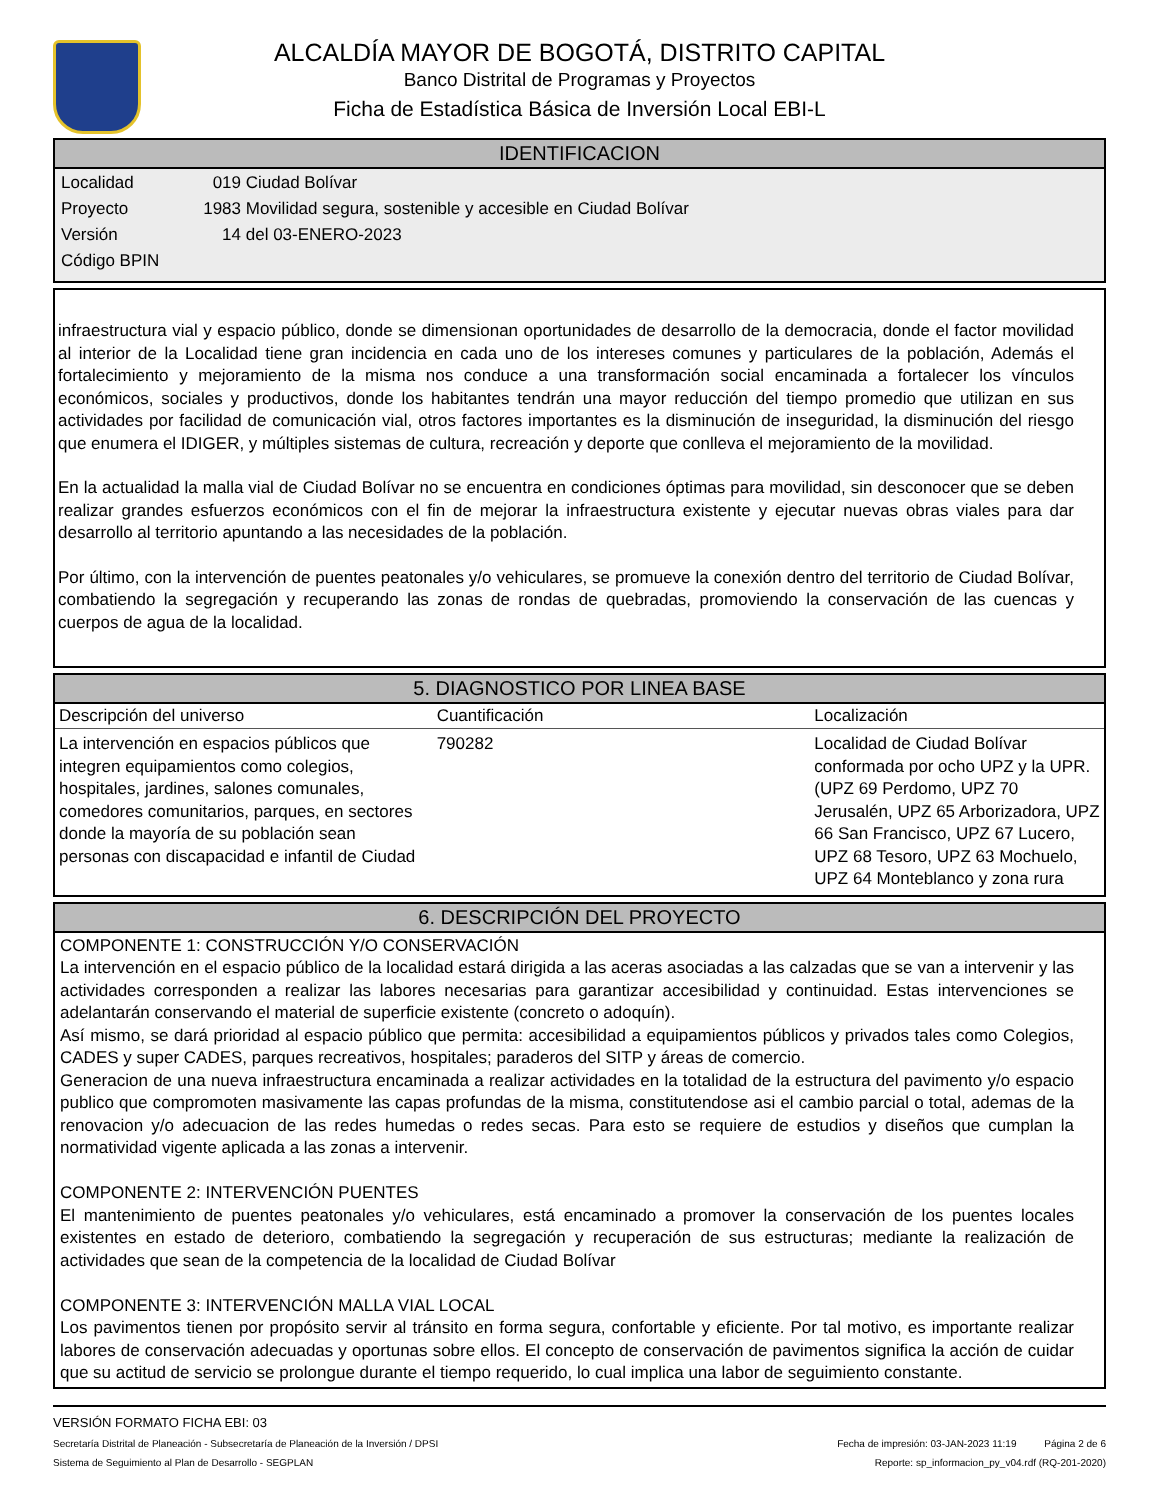ALCALDÍA MAYOR DE BOGOTÁ, DISTRITO CAPITAL
Banco Distrital de Programas y Proyectos
Ficha de Estadística Básica de Inversión Local EBI-L
IDENTIFICACION
Localidad 019 Ciudad Bolívar
Proyecto 1983 Movilidad segura, sostenible y accesible en Ciudad Bolívar
Versión 14 del 03-ENERO-2023
Código BPIN
infraestructura vial y espacio público, donde se dimensionan oportunidades de desarrollo de la democracia, donde el factor movilidad al interior de la Localidad tiene gran incidencia en cada uno de los intereses comunes y particulares de la población, Además el fortalecimiento y mejoramiento de la misma nos conduce a una transformación social encaminada a fortalecer los vínculos económicos, sociales y productivos, donde los habitantes tendrán una mayor reducción del tiempo promedio que utilizan en sus actividades por facilidad de comunicación vial, otros factores importantes es la disminución de inseguridad, la disminución del riesgo que enumera el IDIGER, y múltiples sistemas de cultura, recreación y deporte que conlleva el mejoramiento de la movilidad.
En la actualidad la malla vial de Ciudad Bolívar no se encuentra en condiciones óptimas para movilidad, sin desconocer que se deben realizar grandes esfuerzos económicos con el fin de mejorar la infraestructura existente y ejecutar nuevas obras viales para dar desarrollo al territorio apuntando a las necesidades de la población.
Por último, con la intervención de puentes peatonales y/o vehiculares, se promueve la conexión dentro del territorio de Ciudad Bolívar, combatiendo la segregación y recuperando las zonas de rondas de quebradas, promoviendo la conservación de las cuencas y cuerpos de agua de la localidad.
5. DIAGNOSTICO POR LINEA BASE
| Descripción del universo | Cuantificación | Localización |
| --- | --- | --- |
| La intervención en espacios públicos que integren equipamientos como colegios, hospitales, jardines, salones comunales, comedores comunitarios, parques, en sectores donde la mayoría de su población sean personas con discapacidad e infantil de Ciudad | 790282 | Localidad de Ciudad Bolívar conformada por ocho UPZ y la UPR. (UPZ 69 Perdomo, UPZ 70 Jerusalén, UPZ 65 Arborizadora, UPZ 66 San Francisco, UPZ 67 Lucero, UPZ 68 Tesoro, UPZ 63 Mochuelo, UPZ 64 Monteblanco y zona rura |
6. DESCRIPCIÓN DEL PROYECTO
COMPONENTE 1: CONSTRUCCIÓN Y/O CONSERVACIÓN
La intervención en el espacio público de la localidad estará dirigida a las aceras asociadas a las calzadas que se van a intervenir y las actividades corresponden a realizar las labores necesarias para garantizar accesibilidad y continuidad. Estas intervenciones se adelantarán conservando el material de superficie existente (concreto o adoquín).
Así mismo, se dará prioridad al espacio público que permita: accesibilidad a equipamientos públicos y privados tales como Colegios, CADES y super CADES, parques recreativos, hospitales; paraderos del SITP y áreas de comercio.
Generacion de una nueva infraestructura encaminada a realizar actividades en la totalidad de la estructura del pavimento y/o espacio publico que compromoten masivamente las capas profundas de la misma, constitutendose asi el cambio parcial o total, ademas de la renovacion y/o adecuacion de las redes humedas o redes secas. Para esto se requiere de estudios y diseños que cumplan la normatividad vigente aplicada a las zonas a intervenir.
COMPONENTE 2: INTERVENCIÓN PUENTES
El mantenimiento de puentes peatonales y/o vehiculares, está encaminado a promover la conservación de los puentes locales existentes en estado de deterioro, combatiendo la segregación y recuperación de sus estructuras; mediante la realización de actividades que sean de la competencia de la localidad de Ciudad Bolívar
COMPONENTE 3: INTERVENCIÓN MALLA VIAL LOCAL
Los pavimentos tienen por propósito servir al tránsito en forma segura, confortable y eficiente. Por tal motivo, es importante realizar labores de conservación adecuadas y oportunas sobre ellos. El concepto de conservación de pavimentos significa la acción de cuidar que su actitud de servicio se prolongue durante el tiempo requerido, lo cual implica una labor de seguimiento constante.
VERSIÓN FORMATO FICHA EBI: 03
Secretaría Distrital de Planeación - Subsecretaría de Planeación de la Inversión / DPSI Fecha de impresión: 03-JAN-2023 11:19 Página 2 de 6
Sistema de Seguimiento al Plan de Desarrollo - SEGPLAN Reporte: sp_informacion_py_v04.rdf (RQ-201-2020)